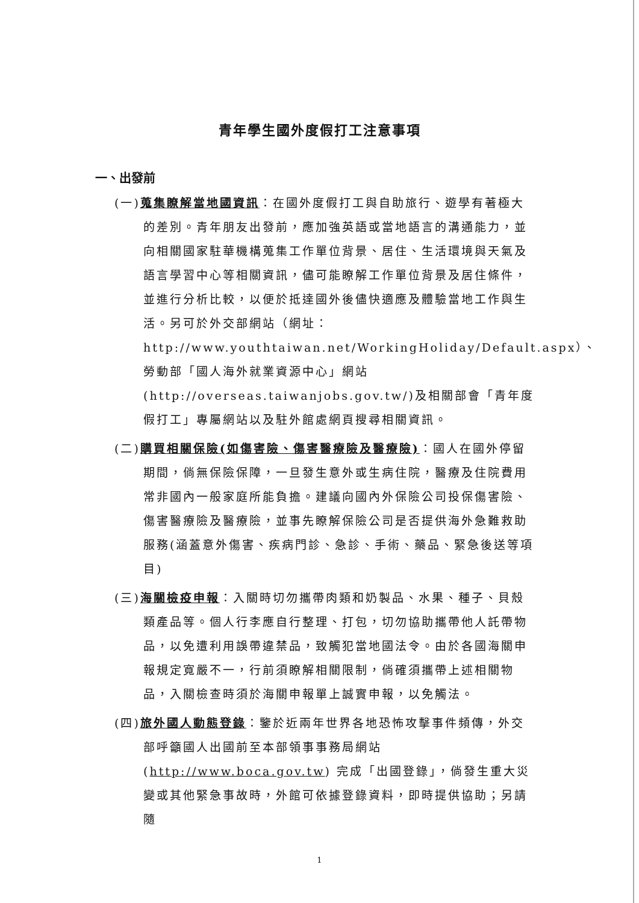青年學生國外度假打工注意事項
一、出發前
(一)蒐集瞭解當地國資訊：在國外度假打工與自助旅行、遊學有著極大的差別。青年朋友出發前，應加強英語或當地語言的溝通能力，並向相關國家駐華機構蒐集工作單位背景、居住、生活環境與天氣及語言學習中心等相關資訊，儘可能瞭解工作單位背景及居住條件，並進行分析比較，以便於抵達國外後儘快適應及體驗當地工作與生活。另可於外交部網站（網址：
http://www.youthtaiwan.net/WorkingHoliday/Default.aspx）、勞動部「國人海外就業資源中心」網站
(http://overseas.taiwanjobs.gov.tw/)及相關部會「青年度假打工」專屬網站以及駐外館處網頁搜尋相關資訊。
(二)購買相關保險(如傷害險、傷害醫療險及醫療險)：國人在國外停留期間，倘無保險保障，一旦發生意外或生病住院，醫療及住院費用常非國內一般家庭所能負擔。建議向國內外保險公司投保傷害險、傷害醫療險及醫療險，並事先瞭解保險公司是否提供海外急難救助服務(涵蓋意外傷害、疾病門診、急診、手術、藥品、緊急後送等項目)
(三)海關檢疫申報：入關時切勿攜帶肉類和奶製品、水果、種子、貝殼類產品等。個人行李應自行整理、打包，切勿協助攜帶他人託帶物品，以免遭利用誤帶違禁品，致觸犯當地國法令。由於各國海關申報規定寬嚴不一，行前須瞭解相關限制，倘確須攜帶上述相關物品，入關檢查時須於海關申報單上誠實申報，以免觸法。
(四)旅外國人動態登錄：鑒於近兩年世界各地恐怖攻擊事件頻傳，外交部呼籲國人出國前至本部領事事務局網站
(http://www.boca.gov.tw) 完成「出國登錄」，倘發生重大災變或其他緊急事故時，外館可依據登錄資料，即時提供協助；另請隨
1